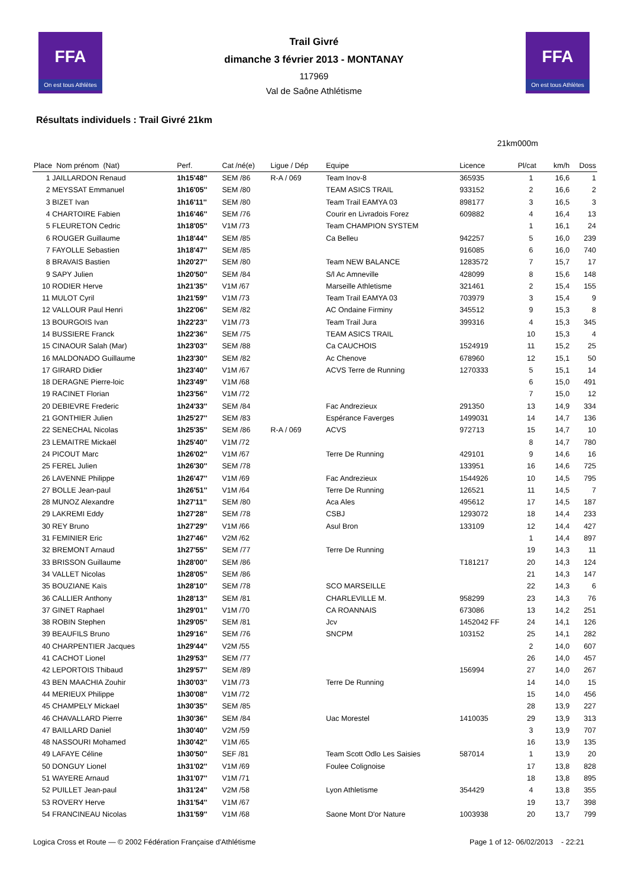FFA
On est tous Athlètes
FFA
On est tous Athlètes
Trail Givré
dimanche 3 février 2013 - MONTANAY
117969
Val de Saône Athlétisme
Résultats individuels : Trail Givré 21km
21km000m
| Place Nom prénom (Nat) | Perf. | Cat /né(e) | Ligue / Dép | Equipe | Licence | Pl/cat | km/h | Doss |
| --- | --- | --- | --- | --- | --- | --- | --- | --- |
| 1 JAILLARDON Renaud | 1h15'48'' | SEM /86 | R-A / 069 | Team Inov-8 | 365935 | 1 | 16,6 | 1 |
| 2 MEYSSAT Emmanuel | 1h16'05'' | SEM /80 | | TEAM ASICS TRAIL | 933152 | 2 | 16,6 | 2 |
| 3 BIZET Ivan | 1h16'11'' | SEM /80 | | Team Trail EAMYA 03 | 898177 | 3 | 16,5 | 3 |
| 4 CHARTOIRE Fabien | 1h16'46'' | SEM /76 | | Courir en Livradois Forez | 609882 | 4 | 16,4 | 13 |
| 5 FLEURETON Cedric | 1h18'05'' | V1M /73 | | Team CHAMPION SYSTEM | | 1 | 16,1 | 24 |
| 6 ROUGER Guillaume | 1h18'44'' | SEM /85 | | Ca Belleu | 942257 | 5 | 16,0 | 239 |
| 7 FAYOLLE Sebastien | 1h18'47'' | SEM /85 | | | 916085 | 6 | 16,0 | 740 |
| 8 BRAVAIS Bastien | 1h20'27'' | SEM /80 | | Team NEW BALANCE | 1283572 | 7 | 15,7 | 17 |
| 9 SAPY Julien | 1h20'50'' | SEM /84 | | S/l Ac Amneville | 428099 | 8 | 15,6 | 148 |
| 10 RODIER Herve | 1h21'35'' | V1M /67 | | Marseille Athletisme | 321461 | 2 | 15,4 | 155 |
| 11 MULOT Cyril | 1h21'59'' | V1M /73 | | Team Trail EAMYA 03 | 703979 | 3 | 15,4 | 9 |
| 12 VALLOUR Paul Henri | 1h22'06'' | SEM /82 | | AC Ondaine Firminy | 345512 | 9 | 15,3 | 8 |
| 13 BOURGOIS Ivan | 1h22'23'' | V1M /73 | | Team Trail Jura | 399316 | 4 | 15,3 | 345 |
| 14 BUSSIERE Franck | 1h22'36'' | SEM /75 | | TEAM ASICS TRAIL | | 10 | 15,3 | 4 |
| 15 CINAOUR Salah (Mar) | 1h23'03'' | SEM /88 | | Ca CAUCHOIS | 1524919 | 11 | 15,2 | 25 |
| 16 MALDONADO Guillaume | 1h23'30'' | SEM /82 | | Ac Chenove | 678960 | 12 | 15,1 | 50 |
| 17 GIRARD Didier | 1h23'40'' | V1M /67 | | ACVS Terre de Running | 1270333 | 5 | 15,1 | 14 |
| 18 DERAGNE Pierre-loic | 1h23'49'' | V1M /68 | | | | 6 | 15,0 | 491 |
| 19 RACINET Florian | 1h23'56'' | V1M /72 | | | | 7 | 15,0 | 12 |
| 20 DEBIEVRE Frederic | 1h24'33'' | SEM /84 | | Fac Andrezieux | 291350 | 13 | 14,9 | 334 |
| 21 GONTHIER Julien | 1h25'27'' | SEM /83 | | Espérance Faverges | 1499031 | 14 | 14,7 | 136 |
| 22 SENECHAL Nicolas | 1h25'35'' | SEM /86 | R-A / 069 | ACVS | 972713 | 15 | 14,7 | 10 |
| 23 LEMAITRE Mickaël | 1h25'40'' | V1M /72 | | | | 8 | 14,7 | 780 |
| 24 PICOUT Marc | 1h26'02'' | V1M /67 | | Terre De Running | 429101 | 9 | 14,6 | 16 |
| 25 FEREL Julien | 1h26'30'' | SEM /78 | | | 133951 | 16 | 14,6 | 725 |
| 26 LAVENNE Philippe | 1h26'47'' | V1M /69 | | Fac Andrezieux | 1544926 | 10 | 14,5 | 795 |
| 27 BOLLE Jean-paul | 1h26'51'' | V1M /64 | | Terre De Running | 126521 | 11 | 14,5 | 7 |
| 28 MUNOZ Alexandre | 1h27'11'' | SEM /80 | | Aca Ales | 495612 | 17 | 14,5 | 187 |
| 29 LAKREMI Eddy | 1h27'28'' | SEM /78 | | CSBJ | 1293072 | 18 | 14,4 | 233 |
| 30 REY Bruno | 1h27'29'' | V1M /66 | | Asul Bron | 133109 | 12 | 14,4 | 427 |
| 31 FEMINIER Eric | 1h27'46'' | V2M /62 | | | | 1 | 14,4 | 897 |
| 32 BREMONT Arnaud | 1h27'55'' | SEM /77 | | Terre De Running | | 19 | 14,3 | 11 |
| 33 BRISSON Guillaume | 1h28'00'' | SEM /86 | | | T181217 | 20 | 14,3 | 124 |
| 34 VALLET Nicolas | 1h28'05'' | SEM /86 | | | | 21 | 14,3 | 147 |
| 35 BOUZIANE Kaïs | 1h28'10'' | SEM /78 | | SCO MARSEILLE | | 22 | 14,3 | 6 |
| 36 CALLIER Anthony | 1h28'13'' | SEM /81 | | CHARLEVILLE M. | 958299 | 23 | 14,3 | 76 |
| 37 GINET Raphael | 1h29'01'' | V1M /70 | | CA ROANNAIS | 673086 | 13 | 14,2 | 251 |
| 38 ROBIN Stephen | 1h29'05'' | SEM /81 | | Jcv | 1452042 FF | 24 | 14,1 | 126 |
| 39 BEAUFILS Bruno | 1h29'16'' | SEM /76 | | SNCPM | 103152 | 25 | 14,1 | 282 |
| 40 CHARPENTIER Jacques | 1h29'44'' | V2M /55 | | | | 2 | 14,0 | 607 |
| 41 CACHOT Lionel | 1h29'53'' | SEM /77 | | | | 26 | 14,0 | 457 |
| 42 LEPORTOIS Thibaud | 1h29'57'' | SEM /89 | | | 156994 | 27 | 14,0 | 267 |
| 43 BEN MAACHIA Zouhir | 1h30'03'' | V1M /73 | | Terre De Running | | 14 | 14,0 | 15 |
| 44 MERIEUX Philippe | 1h30'08'' | V1M /72 | | | | 15 | 14,0 | 456 |
| 45 CHAMPELY Mickael | 1h30'35'' | SEM /85 | | | | 28 | 13,9 | 227 |
| 46 CHAVALLARD Pierre | 1h30'36'' | SEM /84 | | Uac Morestel | 1410035 | 29 | 13,9 | 313 |
| 47 BAILLARD Daniel | 1h30'40'' | V2M /59 | | | | 3 | 13,9 | 707 |
| 48 NASSOURI Mohamed | 1h30'42'' | V1M /65 | | | | 16 | 13,9 | 135 |
| 49 LAFAYE Céline | 1h30'50'' | SEF /81 | | Team Scott Odlo Les Saisies | 587014 | 1 | 13,9 | 20 |
| 50 DONGUY Lionel | 1h31'02'' | V1M /69 | | Foulee Colignoise | | 17 | 13,8 | 828 |
| 51 WAYERE Arnaud | 1h31'07'' | V1M /71 | | | | 18 | 13,8 | 895 |
| 52 PUILLET Jean-paul | 1h31'24'' | V2M /58 | | Lyon Athletisme | 354429 | 4 | 13,8 | 355 |
| 53 ROVERY Herve | 1h31'54'' | V1M /67 | | | | 19 | 13,7 | 398 |
| 54 FRANCINEAU Nicolas | 1h31'59'' | V1M /68 | | Saone Mont D'or Nature | 1003938 | 20 | 13,7 | 799 |
Logica Cross et Route — © 2002 Fédération Française d'Athlétisme Page 1 of 12- 06/02/2013 - 22:21